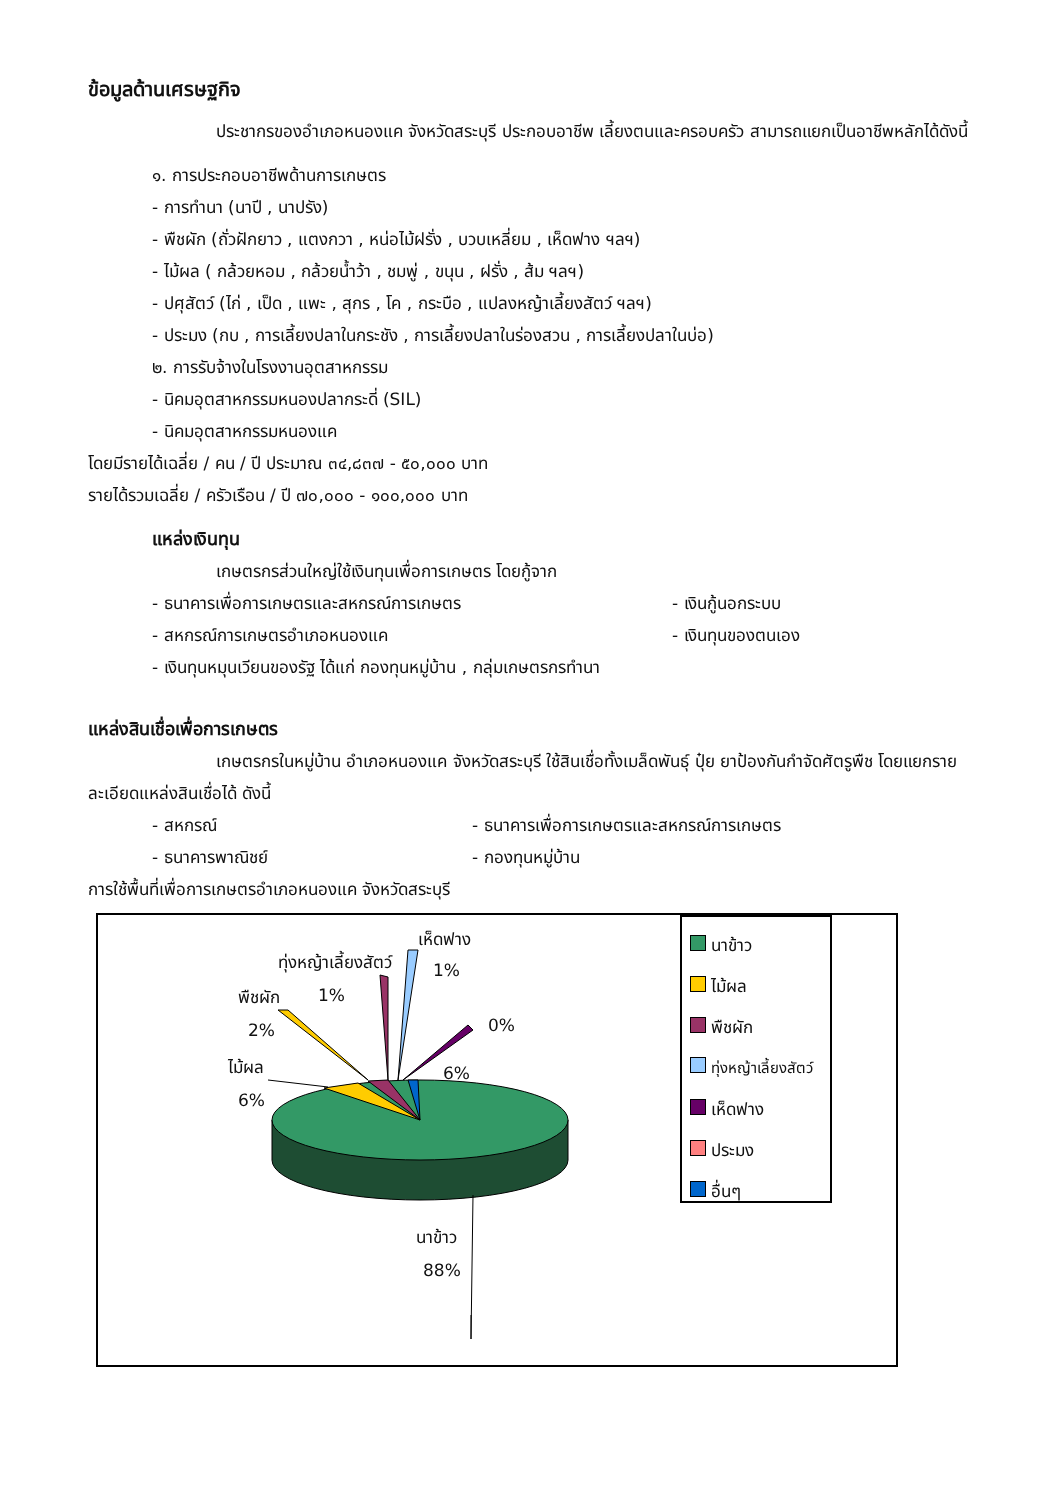ข้อมูลด้านเศรษฐกิจ
ประชากรของอำเภอหนองแค จังหวัดสระบุรี ประกอบอาชีพ เลี้ยงตนและครอบครัว สามารถแยกเป็นอาชีพหลักได้ดังนี้
๑. การประกอบอาชีพด้านการเกษตร
- การทำนา (นาปี , นาปรัง)
- พืชผัก (ถั่วฝักยาว , แตงกวา , หน่อไม้ฝรั่ง , บวบเหลี่ยม , เห็ดฟาง ฯลฯ)
- ไม้ผล ( กล้วยหอม , กล้วยน้ำว้า , ชมพู่ , ขนุน , ฝรั่ง , ส้ม ฯลฯ)
- ปศุสัตว์ (ไก่ , เป็ด , แพะ , สุกร , โค , กระบือ , แปลงหญ้าเลี้ยงสัตว์ ฯลฯ)
- ประมง (กบ , การเลี้ยงปลาในกระชัง , การเลี้ยงปลาในร่องสวน , การเลี้ยงปลาในบ่อ)
๒. การรับจ้างในโรงงานอุตสาหกรรม
- นิคมอุตสาหกรรมหนองปลากระดี่ (SIL)
- นิคมอุตสาหกรรมหนองแค
โดยมีรายได้เฉลี่ย / คน / ปี ประมาณ ๓๔,๘๓๗ - ๕๐,๐๐๐ บาท
รายได้รวมเฉลี่ย / ครัวเรือน / ปี ๗๐,๐๐๐ - ๑๐๐,๐๐๐ บาท
แหล่งเงินทุน
เกษตรกรส่วนใหญ่ใช้เงินทุนเพื่อการเกษตร โดยกู้จาก
- ธนาคารเพื่อการเกษตรและสหกรณ์การเกษตร - เงินกู้นอกระบบ
- สหกรณ์การเกษตรอำเภอหนองแค - เงินทุนของตนเอง
- เงินทุนหมุนเวียนของรัฐ ได้แก่ กองทุนหมู่บ้าน , กลุ่มเกษตรกรทำนา
แหล่งสินเชื่อเพื่อการเกษตร
เกษตรกรในหมู่บ้าน อำเภอหนองแค จังหวัดสระบุรี ใช้สินเชื่อทั้งเมล็ดพันธุ์ ปุ๋ย ยาป้องกันกำจัดศัตรูพืช โดยแยกรายละเอียดแหล่งสินเชื่อได้ ดังนี้
- สหกรณ์ - ธนาคารเพื่อการเกษตรและสหกรณ์การเกษตร
- ธนาคารพาณิชย์ - กองทุนหมู่บ้าน
การใช้พื้นที่เพื่อการเกษตรอำเภอหนองแค จังหวัดสระบุรี
เห็ดฟาง
1%
ทุ่งหญ้าเลี้ยงสัตว์
1%
พืชผัก
2% 0%
ไม้ผล
6%
6%
นาข้าว
88%
นาข้าว
ไม้ผล
พืชผัก
ทุ่งหญ้าเลี้ยงสัตว์
เห็ดฟาง
ประมง
อื่นๆ